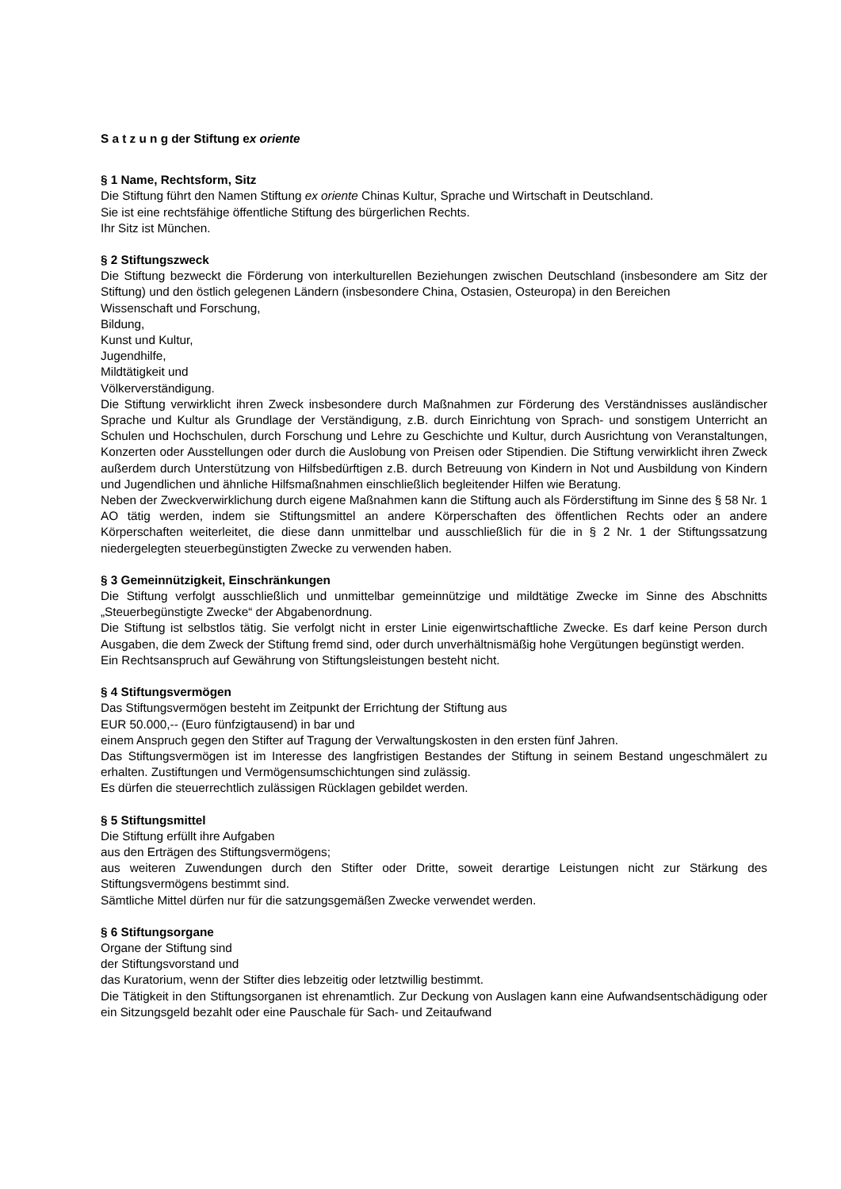S a t z u n g der Stiftung ex oriente
§ 1 Name, Rechtsform, Sitz
Die Stiftung führt den Namen Stiftung ex oriente Chinas Kultur, Sprache und Wirtschaft in Deutschland.
Sie ist eine rechtsfähige öffentliche Stiftung des bürgerlichen Rechts.
Ihr Sitz ist München.
§ 2 Stiftungszweck
Die Stiftung bezweckt die Förderung von interkulturellen Beziehungen zwischen Deutschland (insbesondere am Sitz der Stiftung) und den östlich gelegenen Ländern (insbesondere China, Ostasien, Osteuropa) in den Bereichen
Wissenschaft und Forschung,
Bildung,
Kunst und Kultur,
Jugendhilfe,
Mildtätigkeit und
Völkerverständigung.
Die Stiftung verwirklicht ihren Zweck insbesondere durch Maßnahmen zur Förderung des Verständnisses ausländischer Sprache und Kultur als Grundlage der Verständigung, z.B. durch Einrichtung von Sprach- und sonstigem Unterricht an Schulen und Hochschulen, durch Forschung und Lehre zu Geschichte und Kultur, durch Ausrichtung von Veranstaltungen, Konzerten oder Ausstellungen oder durch die Auslobung von Preisen oder Stipendien. Die Stiftung verwirklicht ihren Zweck außerdem durch Unterstützung von Hilfsbedürftigen z.B. durch Betreuung von Kindern in Not und Ausbildung von Kindern und Jugendlichen und ähnliche Hilfsmaßnahmen einschließlich begleitender Hilfen wie Beratung.
Neben der Zweckverwirklichung durch eigene Maßnahmen kann die Stiftung auch als Förderstiftung im Sinne des § 58 Nr. 1 AO tätig werden, indem sie Stiftungsmittel an andere Körperschaften des öffentlichen Rechts oder an andere Körperschaften weiterleitet, die diese dann unmittelbar und ausschließlich für die in § 2 Nr. 1 der Stiftungssatzung niedergelegten steuerbegünstigten Zwecke zu verwenden haben.
§ 3 Gemeinnützigkeit, Einschränkungen
Die Stiftung verfolgt ausschließlich und unmittelbar gemeinnützige und mildtätige Zwecke im Sinne des Abschnitts „Steuerbegünstigte Zwecke“ der Abgabenordnung.
Die Stiftung ist selbstlos tätig. Sie verfolgt nicht in erster Linie eigenwirtschaftliche Zwecke. Es darf keine Person durch Ausgaben, die dem Zweck der Stiftung fremd sind, oder durch unverhältnismäßig hohe Vergütungen begünstigt werden.
Ein Rechtsanspruch auf Gewährung von Stiftungsleistungen besteht nicht.
§ 4 Stiftungsvermögen
Das Stiftungsvermögen besteht im Zeitpunkt der Errichtung der Stiftung aus
EUR 50.000,-- (Euro fünfzigtausend) in bar und
einem Anspruch gegen den Stifter auf Tragung der Verwaltungskosten in den ersten fünf Jahren.
Das Stiftungsvermögen ist im Interesse des langfristigen Bestandes der Stiftung in seinem Bestand ungeschmälert zu erhalten. Zustiftungen und Vermögensumschichtungen sind zulässig.
Es dürfen die steuerrechtlich zulässigen Rücklagen gebildet werden.
§ 5 Stiftungsmittel
Die Stiftung erfüllt ihre Aufgaben
aus den Erträgen des Stiftungsvermögens;
aus weiteren Zuwendungen durch den Stifter oder Dritte, soweit derartige Leistungen nicht zur Stärkung des Stiftungsvermögens bestimmt sind.
Sämtliche Mittel dürfen nur für die satzungsgemäßen Zwecke verwendet werden.
§ 6 Stiftungsorgane
Organe der Stiftung sind
der Stiftungsvorstand und
das Kuratorium, wenn der Stifter dies lebzeitig oder letztwillig bestimmt.
Die Tätigkeit in den Stiftungsorganen ist ehrenamtlich. Zur Deckung von Auslagen kann eine Aufwandsentschädigung oder ein Sitzungsgeld bezahlt oder eine Pauschale für Sach- und Zeitaufwand